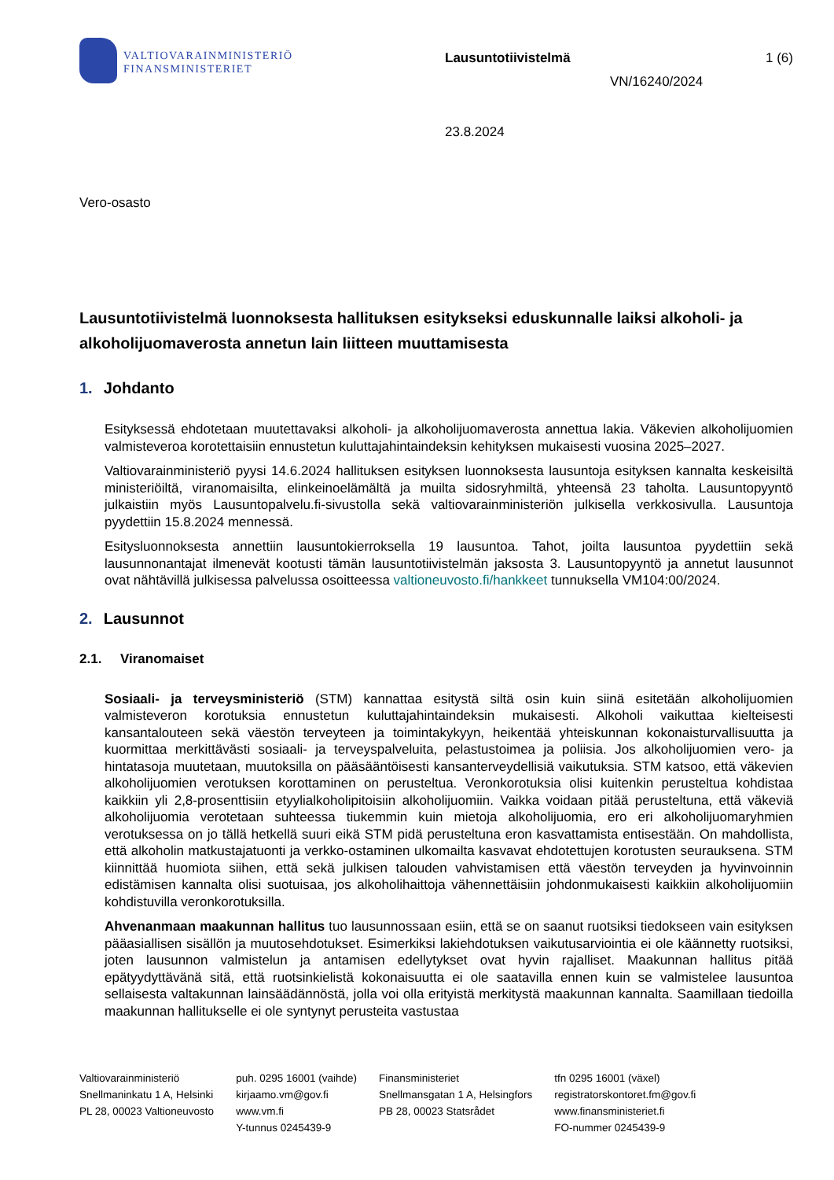VALTIOVARAINMINISTERIÖ
FINANSMINISTERIET
Lausuntotiivistelmä 1 (6)
VN/16240/2024
23.8.2024
Vero-osasto
Lausuntotiivistelmä luonnoksesta hallituksen esitykseksi eduskunnalle laiksi alkoholi- ja alkoholijuomaverosta annetun lain liitteen muuttamisesta
1. Johdanto
Esityksessä ehdotetaan muutettavaksi alkoholi- ja alkoholijuomaverosta annettua lakia. Väkevien alkoholijuomien valmisteveroa korotettaisiin ennustetun kuluttajahintaindeksin kehityksen mukaisesti vuosina 2025–2027.
Valtiovarainministeriö pyysi 14.6.2024 hallituksen esityksen luonnoksesta lausuntoja esityksen kannalta keskeisiltä ministeriöiltä, viranomaisilta, elinkeinoelämältä ja muilta sidosryhmiltä, yhteensä 23 taholta. Lausuntopyyntö julkaistiin myös Lausuntopalvelu.fi-sivustolla sekä valtiovarainministeriön julkisella verkkosivulla. Lausuntoja pyydettiin 15.8.2024 mennessä.
Esitysluonnoksesta annettiin lausuntokierroksella 19 lausuntoa. Tahot, joilta lausuntoa pyydettiin sekä lausunnonantajat ilmenevät kootusti tämän lausuntotiivistelmän jaksosta 3. Lausuntopyyntö ja annetut lausunnot ovat nähtävillä julkisessa palvelussa osoitteessa valtioneuvosto.fi/hankkeet tunnuksella VM104:00/2024.
2. Lausunnot
2.1. Viranomaiset
Sosiaali- ja terveysministeriö (STM) kannattaa esitystä siltä osin kuin siinä esitetään alkoholijuomien valmisteveron korotuksia ennustetun kuluttajahintaindeksin mukaisesti. Alkoholi vaikuttaa kielteisesti kansantalouteen sekä väestön terveyteen ja toimintakykyyn, heikentää yhteiskunnan kokonaisturvallisuutta ja kuormittaa merkittävästi sosiaali- ja terveyspalveluita, pelastustoimea ja poliisia. Jos alkoholijuomien vero- ja hintatasoja muutetaan, muutoksilla on pääsääntöisesti kansanterveydellisiä vaikutuksia. STM katsoo, että väkevien alkoholijuomien verotuksen korottaminen on perusteltua. Veronkorotuksia olisi kuitenkin perusteltua kohdistaa kaikkiin yli 2,8-prosenttisiin etyylialkoholipitoisiin alkoholijuomiin. Vaikka voidaan pitää perusteltuna, että väkeviä alkoholijuomia verotetaan suhteessa tiukemmin kuin mietoja alkoholijuomia, ero eri alkoholijuomaryhmien verotuksessa on jo tällä hetkellä suuri eikä STM pidä perusteltuna eron kasvattamista entisestään. On mahdollista, että alkoholin matkustajatuonti ja verkko-ostaminen ulkomailta kasvavat ehdotettujen korotusten seurauksena. STM kiinnittää huomiota siihen, että sekä julkisen talouden vahvistamisen että väestön terveyden ja hyvinvoinnin edistämisen kannalta olisi suotuisaa, jos alkoholihaittoja vähennettäisiin johdonmukaisesti kaikkiin alkoholijuomiin kohdistuvilla veronkorotuksilla.
Ahvenanmaan maakunnan hallitus tuo lausunnossaan esiin, että se on saanut ruotsiksi tiedokseen vain esityksen pääasiallisen sisällön ja muutosehdotukset. Esimerkiksi lakiehdotuksen vaikutusarviointia ei ole käännetty ruotsiksi, joten lausunnon valmistelun ja antamisen edellytykset ovat hyvin rajalliset. Maakunnan hallitus pitää epätyydyttävänä sitä, että ruotsinkielistä kokonaisuutta ei ole saatavilla ennen kuin se valmistelee lausuntoa sellaisesta valtakunnan lainsäädännöstä, jolla voi olla erityistä merkitystä maakunnan kannalta. Saamillaan tiedoilla maakunnan hallitukselle ei ole syntynyt perusteita vastustaa
Valtiovarainministeriö
Snellmaninkatu 1 A, Helsinki
PL 28, 00023 Valtioneuvosto
puh. 0295 16001 (vaihde)
kirjaamo.vm@gov.fi
www.vm.fi
Y-tunnus 0245439-9
Finansministeriet
Snellmansgatan 1 A, Helsingfors
PB 28, 00023 Statsrådet
tfn 0295 16001 (växel)
registratorskontoret.fm@gov.fi
www.finansministeriet.fi
FO-nummer 0245439-9